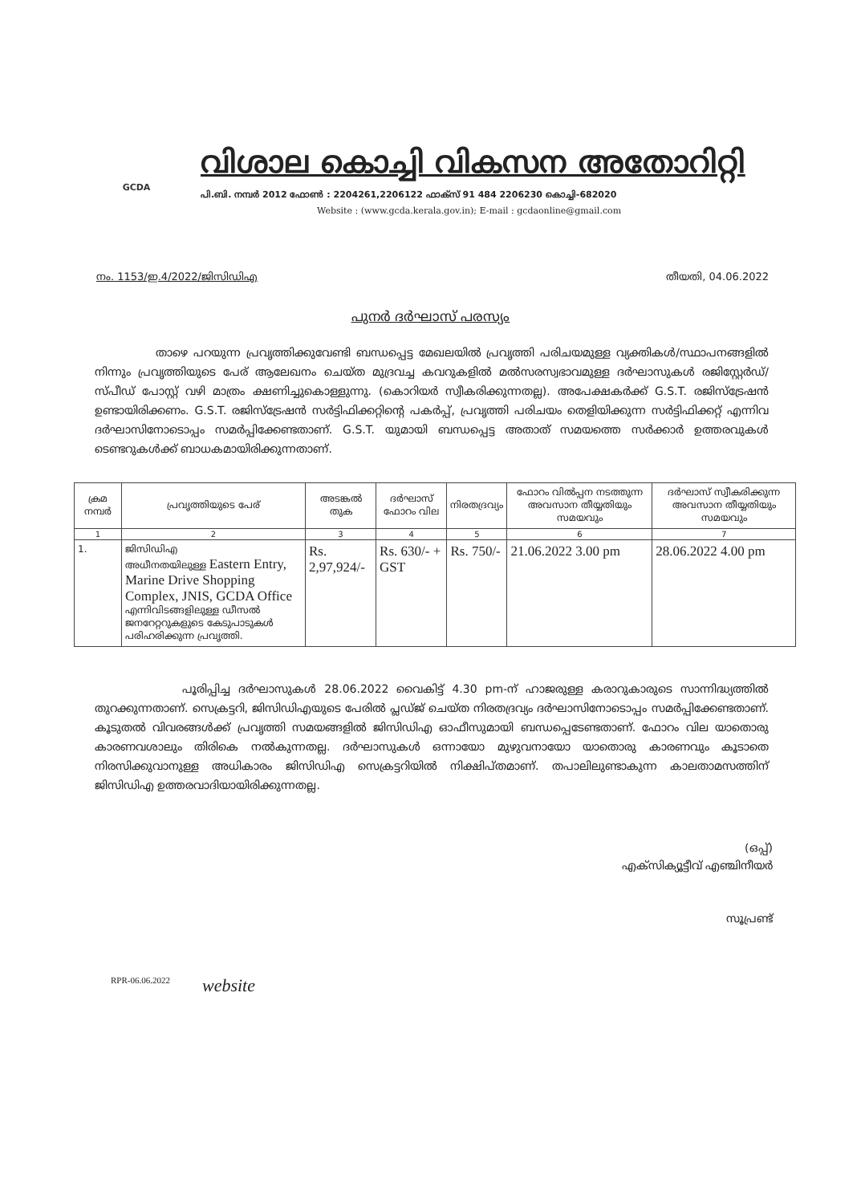GCDA
വിശാല കൊച്ചി വികസന അതോറിറ്റി
പി.ബി. നമ്പർ 2012 ഫോൺ : 2204261,2206122 ഫാക്സ് 91 484 2206230 കൊച്ചി-682020
Website : (www.gcda.kerala.gov.in); E-mail : gcdaonline@gmail.com
നം. 1153/ഇ.4/2022/ജിസിഡിഎ തീയതി, 04.06.2022
പുനർ ദർഘാസ് പരസ്യം
താഴെ പറയുന്ന പ്രവൃത്തിക്കുവേണ്ടി ബന്ധപ്പെട്ട മേഖലയിൽ പ്രവൃത്തി പരിചയമുള്ള വ്യക്തികൾ/സ്ഥാപനങ്ങളിൽ നിന്നും പ്രവൃത്തിയുടെ പേര് ആലേഖനം ചെയ്ത മുദ്രവച്ച കവറുകളിൽ മൽസരസ്വഭാവമുള്ള ദർഘാസുകൾ രജിസ്റ്റേർഡ്/സ്പീഡ് പോസ്റ്റ് വഴി മാത്രം ക്ഷണിച്ചുകൊള്ളുന്നു. (കൊറിയർ സ്വീകരിക്കുന്നതല്ല). അപേക്ഷകർക്ക് G.S.T. രജിസ്ട്രേഷൻ ഉണ്ടായിരിക്കണം. G.S.T. രജിസ്ട്രേഷൻ സർട്ടിഫിക്കറ്റിന്റെ പകർപ്പ്, പ്രവൃത്തി പരിചയം തെളിയിക്കുന്ന സർട്ടിഫിക്കറ്റ് എന്നിവ ദർഘാസിനോടൊപ്പം സമർപ്പിക്കേണ്ടതാണ്. G.S.T. യുമായി ബന്ധപ്പെട്ട അതാത് സമയത്തെ സർക്കാർ ഉത്തരവുകൾ ടെണ്ടറുകൾക്ക് ബാധകമായിരിക്കുന്നതാണ്.
| ക്രമ നമ്പർ | പ്രവൃത്തിയുടെ പേര് | അടങ്കൽ തുക | ദർഘാസ് ഫോറം വില | നിരതദ്രവ്യം | ഫോറം വിൽപ്പന നടത്തുന്ന അവസാന തീയ്യതിയും സമയവും | ദർഘാസ് സ്വീകരിക്കുന്ന അവസാന തീയ്യതിയും സമയവും |
| --- | --- | --- | --- | --- | --- | --- |
| 1 | 2 | 3 | 4 | 5 | 6 | 7 |
| 1. | ജിസിഡിഎ അധീനതയിലുള്ള Eastern Entry, Marine Drive Shopping Complex, JNIS, GCDA Office എന്നിവിടങ്ങളിലുള്ള ഡീസൽ ജനറേറ്ററുകളുടെ കേടുപാടുകൾ പരിഹരിക്കുന്ന പ്രവൃത്തി. | Rs. 2,97,924/- | Rs. 630/- + GST | Rs. 750/- | 21.06.2022 3.00 pm | 28.06.2022 4.00 pm |
പൂരിപ്പിച്ച ദർഘാസുകൾ 28.06.2022 വൈകിട്ട് 4.30 pm-ന് ഹാജരുള്ള കരാറുകാരുടെ സാന്നിദ്ധ്യത്തിൽ തുറക്കുന്നതാണ്. സെക്രട്ടറി, ജിസിഡിഎയുടെ പേരിൽ പ്ലഡ്ജ് ചെയ്ത നിരതദ്രവ്യം ദർഘാസിനോടൊപ്പം സമർപ്പിക്കേണ്ടതാണ്. കൂടുതൽ വിവരങ്ങൾക്ക് പ്രവൃത്തി സമയങ്ങളിൽ ജിസിഡിഎ ഓഫീസുമായി ബന്ധപ്പെടേണ്ടതാണ്. ഫോറം വില യാതൊരു കാരണവശാലും തിരികെ നൽകുന്നതല്ല. ദർഘാസുകൾ ഒന്നായോ മുഴുവനായോ യാതൊരു കാരണവും കൂടാതെ നിരസിക്കുവാനുള്ള അധികാരം ജിസിഡിഎ സെക്രട്ടറിയിൽ നിക്ഷിപ്തമാണ്. തപാലിലുണ്ടാകുന്ന കാലതാമസത്തിന് ജിസിഡിഎ ഉത്തരവാദിയായിരിക്കുന്നതല്ല.
(ഒപ്പ്)
എക്സിക്യൂട്ടീവ് എഞ്ചിനീയർ
സൂപ്രണ്ട്
RPR-06.06.2022 website